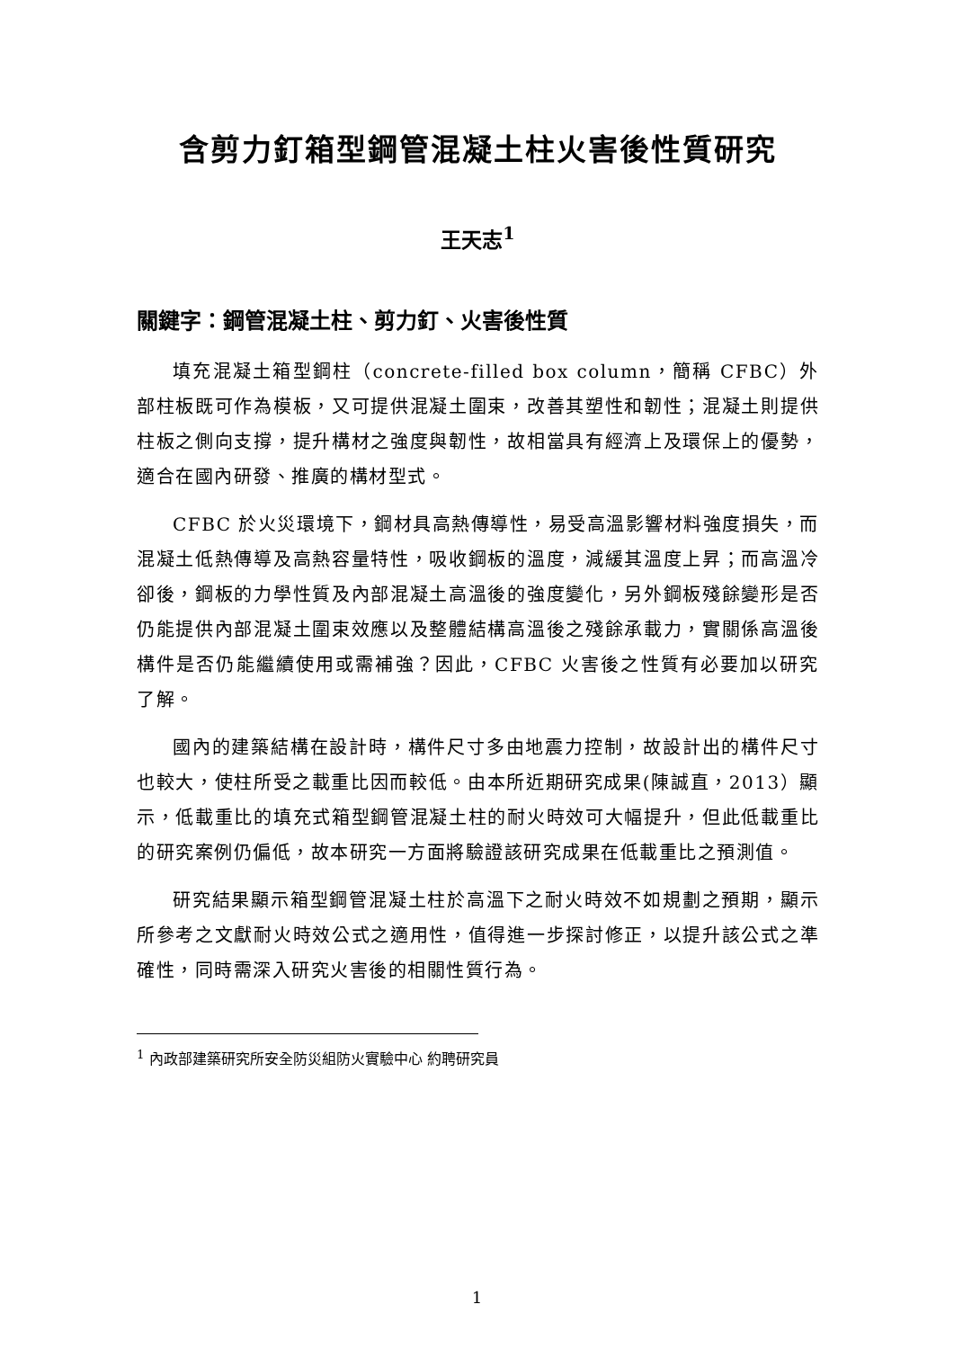含剪力釘箱型鋼管混凝土柱火害後性質研究
王天志<sup>1</sup>
關鍵字：鋼管混凝土柱、剪力釘、火害後性質
填充混凝土箱型鋼柱（concrete-filled box column，簡稱 CFBC）外部柱板既可作為模板，又可提供混凝土圍束，改善其塑性和韌性；混凝土則提供柱板之側向支撐，提升構材之強度與韌性，故相當具有經濟上及環保上的優勢，適合在國內研發、推廣的構材型式。
CFBC 於火災環境下，鋼材具高熱傳導性，易受高溫影響材料強度損失，而混凝土低熱傳導及高熱容量特性，吸收鋼板的溫度，減緩其溫度上昇；而高溫冷卻後，鋼板的力學性質及內部混凝土高溫後的強度變化，另外鋼板殘餘變形是否仍能提供內部混凝土圍束效應以及整體結構高溫後之殘餘承載力，實關係高溫後構件是否仍能繼續使用或需補強？因此，CFBC 火害後之性質有必要加以研究了解。
國內的建築結構在設計時，構件尺寸多由地震力控制，故設計出的構件尺寸也較大，使柱所受之載重比因而較低。由本所近期研究成果(陳誠直，2013）顯示，低載重比的填充式箱型鋼管混凝土柱的耐火時效可大幅提升，但此低載重比的研究案例仍偏低，故本研究一方面將驗證該研究成果在低載重比之預測值。
研究結果顯示箱型鋼管混凝土柱於高溫下之耐火時效不如規劃之預期，顯示所參考之文獻耐火時效公式之適用性，值得進一步探討修正，以提升該公式之準確性，同時需深入研究火害後的相關性質行為。
<sup>1</sup> 內政部建築研究所安全防災組防火實驗中心 約聘研究員
1